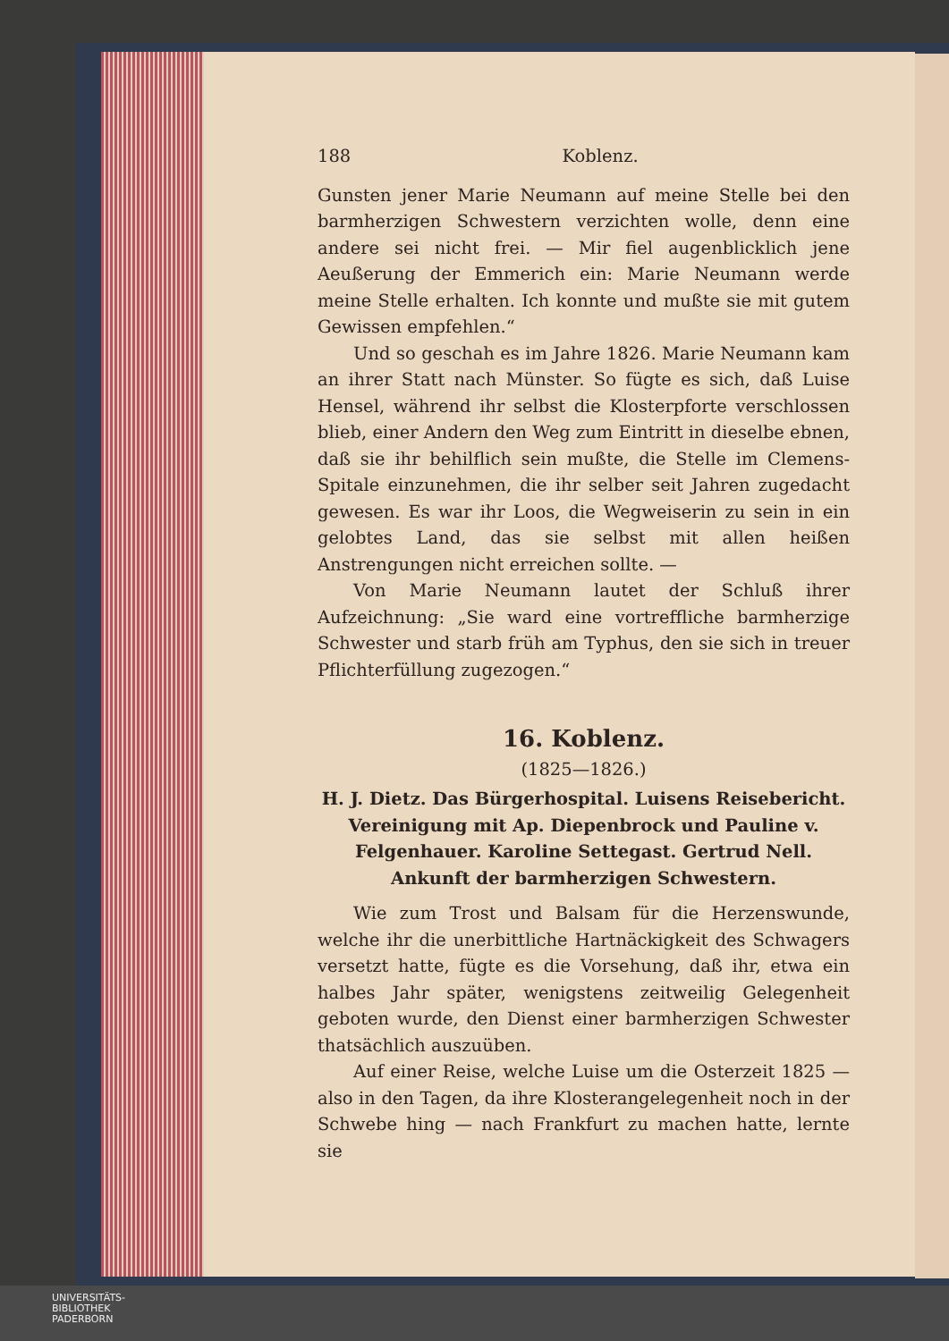188 Koblenz.
Gunsten jener Marie Neumann auf meine Stelle bei den barmherzigen Schwestern verzichten wolle, denn eine andere sei nicht frei. — Mir fiel augenblicklich jene Aeußerung der Emmerich ein: Marie Neumann werde meine Stelle erhalten. Ich konnte und mußte sie mit gutem Gewissen empfehlen.“
Und so geschah es im Jahre 1826. Marie Neumann kam an ihrer Statt nach Münster. So fügte es sich, daß Luise Hensel, während ihr selbst die Klosterpforte verschlossen blieb, einer Andern den Weg zum Eintritt in dieselbe ebnen, daß sie ihr behilflich sein mußte, die Stelle im Clemens-Spitale einzunehmen, die ihr selber seit Jahren zugedacht gewesen. Es war ihr Loos, die Wegweiserin zu sein in ein gelobtes Land, das sie selbst mit allen heißen Anstrengungen nicht erreichen sollte. —
Von Marie Neumann lautet der Schluß ihrer Aufzeichnung: „Sie ward eine vortreffliche barmherzige Schwester und starb früh am Typhus, den sie sich in treuer Pflichterfüllung zugezogen.“
16. Koblenz.
(1825—1826.)
H. J. Dietz. Das Bürgerhospital. Luisens Reisebericht. Vereinigung mit Ap. Diepenbrock und Pauline v. Felgenhauer. Karoline Settegast. Gertrud Nell. Ankunft der barmherzigen Schwestern.
Wie zum Trost und Balsam für die Herzenswunde, welche ihr die unerbittliche Hartnäckigkeit des Schwagers versetzt hatte, fügte es die Vorsehung, daß ihr, etwa ein halbes Jahr später, wenigstens zeitweilig Gelegenheit geboten wurde, den Dienst einer barmherzigen Schwester thatsächlich auszuüben.
Auf einer Reise, welche Luise um die Osterzeit 1825 — also in den Tagen, da ihre Klosterangelegenheit noch in der Schwebe hing — nach Frankfurt zu machen hatte, lernte sie
UNIVERSITÄTS-
BIBLIOTHEK
PADERBORN